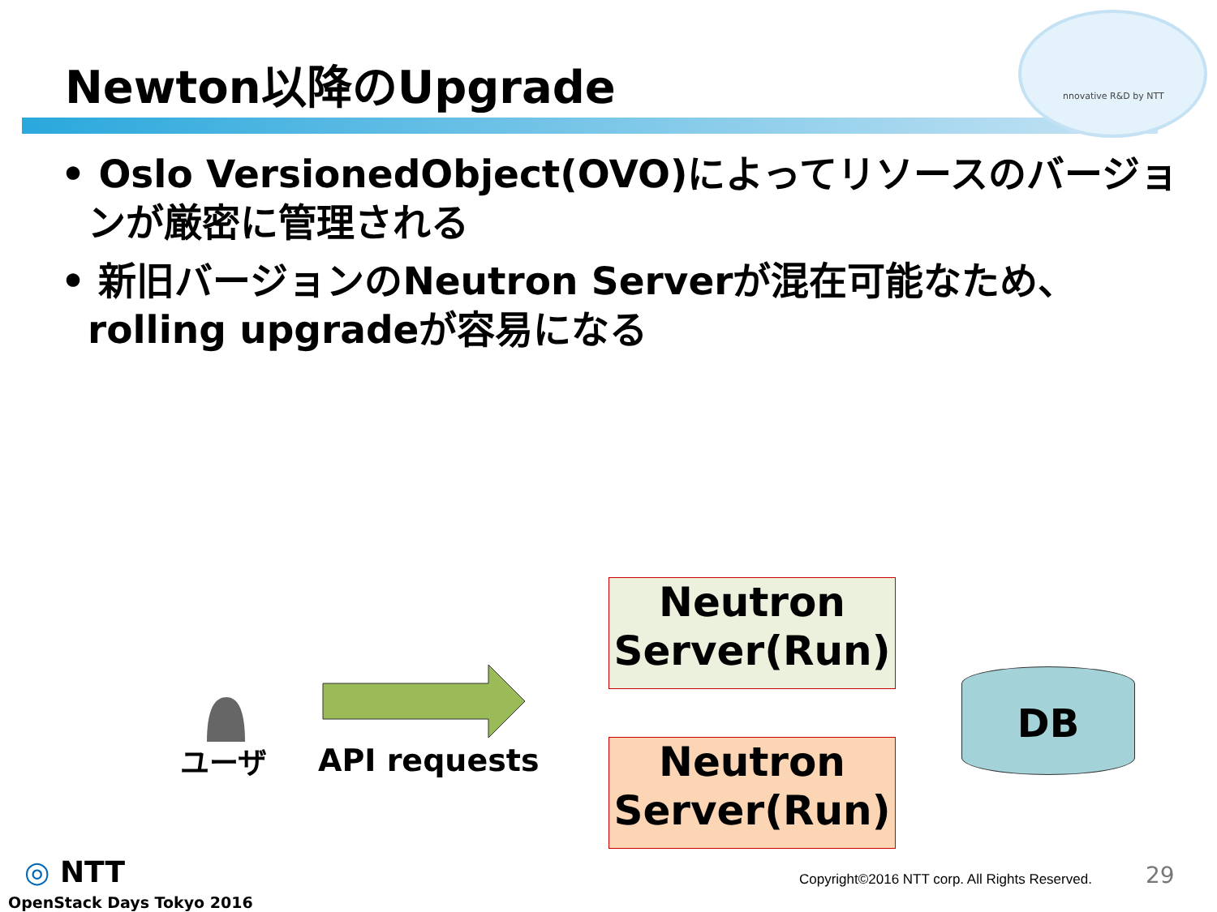nnovative R&D by NTT
Newton以降のUpgrade
• Oslo VersionedObject(OVO)によってリソースのバージョンが厳密に管理される
• 新旧バージョンのNeutron Serverが混在可能なため、rolling upgradeが容易になる
ユーザ API requests
Neutron Server(Run)
Neutron Server(Run)
DB
◎ NTT
OpenStack Days Tokyo 2016
Copyright©2016 NTT corp. All Rights Reserved.
29